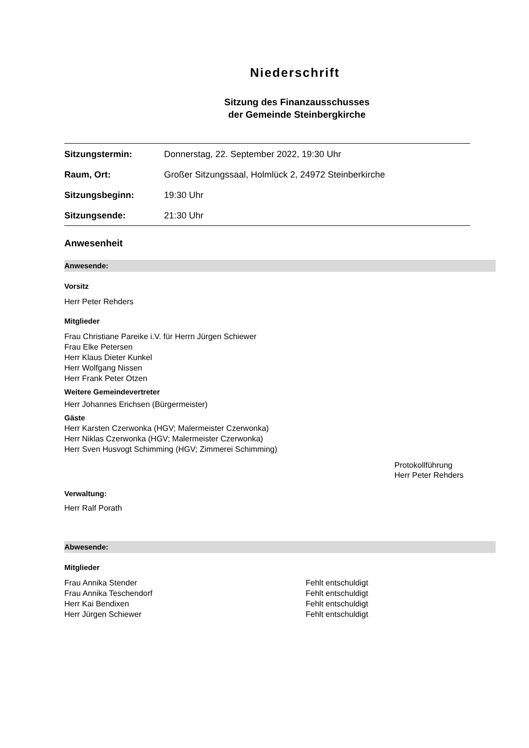Niederschrift
Sitzung des Finanzausschusses
der Gemeinde Steinbergkirche
| Sitzungstermin: | Donnerstag, 22. September 2022, 19:30 Uhr |
| Raum, Ort: | Großer Sitzungssaal, Holmlück 2, 24972 Steinberkirche |
| Sitzungsbeginn: | 19:30 Uhr |
| Sitzungsende: | 21:30 Uhr |
Anwesenheit
Anwesende:
Vorsitz
Herr Peter Rehders
Mitglieder
Frau Christiane Pareike i.V. für Herrn Jürgen Schiewer
Frau Elke Petersen
Herr Klaus Dieter Kunkel
Herr Wolfgang Nissen
Herr Frank Peter Otzen
Weitere Gemeindevertreter
Herr Johannes Erichsen (Bürgermeister)
Gäste
Herr Karsten Czerwonka (HGV; Malermeister Czerwonka)
Herr Niklas Czerwonka (HGV; Malermeister Czerwonka)
Herr Sven Husvogt Schimming (HGV; Zimmerei Schimming)
Protokollführung
Herr Peter Rehders
Verwaltung:
Herr Ralf Porath
Abwesende:
Mitglieder
| Frau Annika Stender | Fehlt entschuldigt |
| Frau Annika Teschendorf | Fehlt entschuldigt |
| Herr Kai Bendixen | Fehlt entschuldigt |
| Herr Jürgen Schiewer | Fehlt entschuldigt |